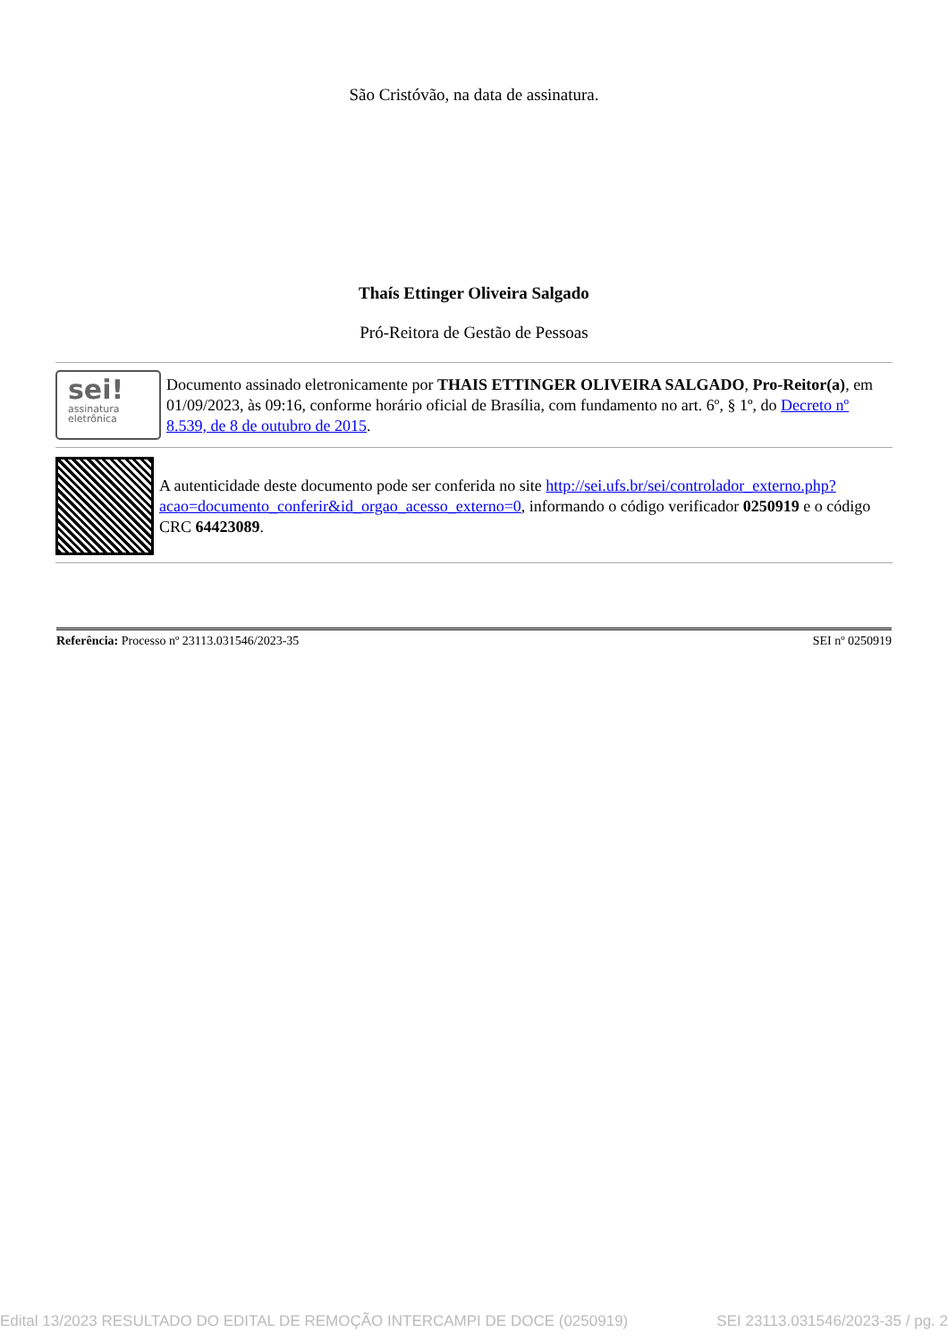São Cristóvão, na data de assinatura.
Thaís Ettinger Oliveira Salgado
Pró-Reitora de Gestão de Pessoas
sei!
assinatura
eletrônica
Documento assinado eletronicamente por THAIS ETTINGER OLIVEIRA SALGADO, Pro-Reitor(a), em 01/09/2023, às 09:16, conforme horário oficial de Brasília, com fundamento no art. 6º, § 1º, do Decreto nº 8.539, de 8 de outubro de 2015.
A autenticidade deste documento pode ser conferida no site http://sei.ufs.br/sei/controlador_externo.php?acao=documento_conferir&id_orgao_acesso_externo=0, informando o código verificador 0250919 e o código CRC 64423089.
Referência: Processo nº 23113.031546/2023-35 SEI nº 0250919
Edital 13/2023 RESULTADO DO EDITAL DE REMOÇÃO INTERCAMPI DE DOCE (0250919) SEI 23113.031546/2023-35 / pg. 2